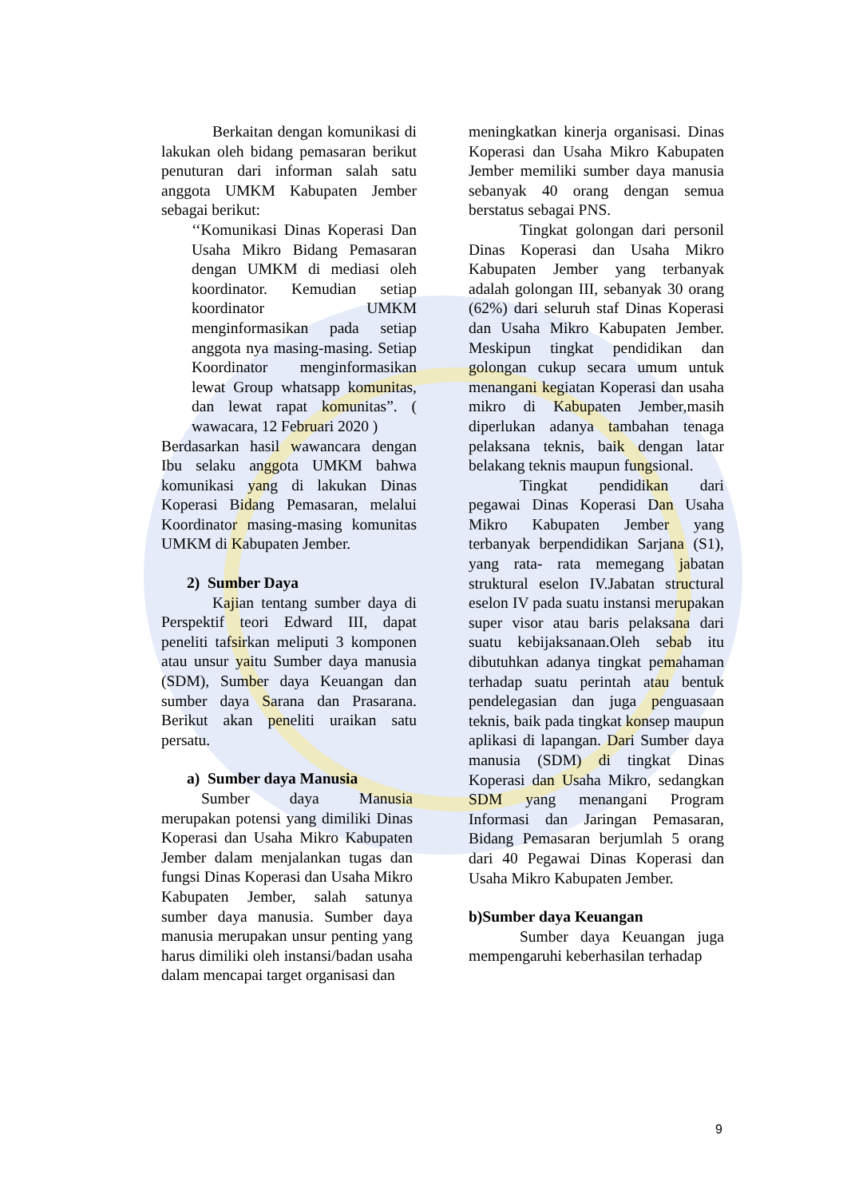Berkaitan dengan komunikasi di lakukan oleh bidang pemasaran berikut penuturan dari informan salah satu anggota UMKM Kabupaten Jember sebagai berikut:
‘‘Komunikasi Dinas Koperasi Dan Usaha Mikro Bidang Pemasaran dengan UMKM di mediasi oleh koordinator. Kemudian setiap koordinator UMKM menginformasikan pada setiap anggota nya masing-masing. Setiap Koordinator menginformasikan lewat Group whatsapp komunitas, dan lewat rapat komunitas”. ( wawacara, 12 Februari 2020 )
Berdasarkan hasil wawancara dengan Ibu selaku anggota UMKM bahwa komunikasi yang di lakukan Dinas Koperasi Bidang Pemasaran, melalui Koordinator masing-masing komunitas UMKM di Kabupaten Jember.
2) Sumber Daya
Kajian tentang sumber daya di Perspektif teori Edward III, dapat peneliti tafsirkan meliputi 3 komponen atau unsur yaitu Sumber daya manusia (SDM), Sumber daya Keuangan dan sumber daya Sarana dan Prasarana. Berikut akan peneliti uraikan satu persatu.
a) Sumber daya Manusia
Sumber daya Manusia merupakan potensi yang dimiliki Dinas Koperasi dan Usaha Mikro Kabupaten Jember dalam menjalankan tugas dan fungsi Dinas Koperasi dan Usaha Mikro Kabupaten Jember, salah satunya sumber daya manusia. Sumber daya manusia merupakan unsur penting yang harus dimiliki oleh instansi/badan usaha dalam mencapai target organisasi dan
meningkatkan kinerja organisasi. Dinas Koperasi dan Usaha Mikro Kabupaten Jember memiliki sumber daya manusia sebanyak 40 orang dengan semua berstatus sebagai PNS.
Tingkat golongan dari personil Dinas Koperasi dan Usaha Mikro Kabupaten Jember yang terbanyak adalah golongan III, sebanyak 30 orang (62%) dari seluruh staf Dinas Koperasi dan Usaha Mikro Kabupaten Jember. Meskipun tingkat pendidikan dan golongan cukup secara umum untuk menangani kegiatan Koperasi dan usaha mikro di Kabupaten Jember,masih diperlukan adanya tambahan tenaga pelaksana teknis, baik dengan latar belakang teknis maupun fungsional.
Tingkat pendidikan dari pegawai Dinas Koperasi Dan Usaha Mikro Kabupaten Jember yang terbanyak berpendidikan Sarjana (S1), yang rata- rata memegang jabatan struktural eselon IV.Jabatan structural eselon IV pada suatu instansi merupakan super visor atau baris pelaksana dari suatu kebijaksanaan.Oleh sebab itu dibutuhkan adanya tingkat pemahaman terhadap suatu perintah atau bentuk pendelegasian dan juga penguasaan teknis, baik pada tingkat konsep maupun aplikasi di lapangan. Dari Sumber daya manusia (SDM) di tingkat Dinas Koperasi dan Usaha Mikro, sedangkan SDM yang menangani Program Informasi dan Jaringan Pemasaran, Bidang Pemasaran berjumlah 5 orang dari 40 Pegawai Dinas Koperasi dan Usaha Mikro Kabupaten Jember.
b)Sumber daya Keuangan
Sumber daya Keuangan juga mempengaruhi keberhasilan terhadap
9